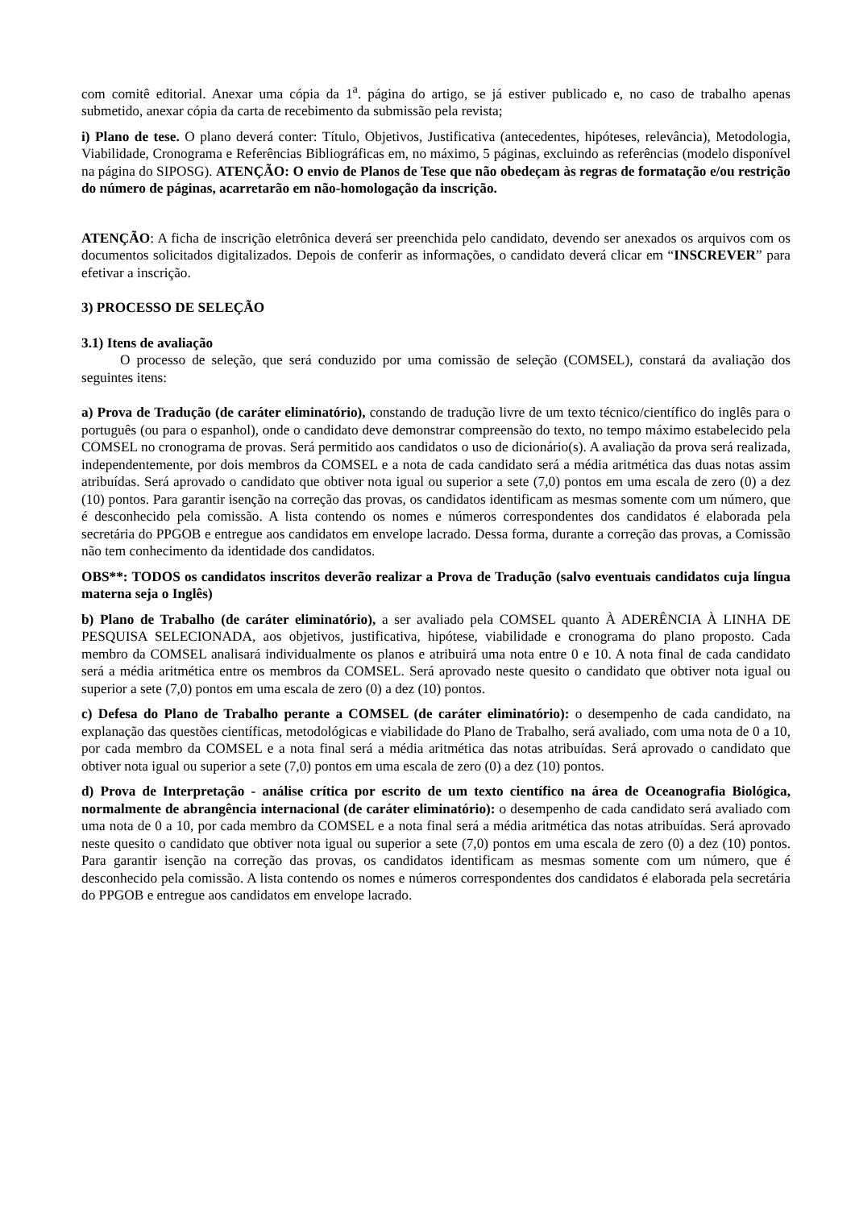com comitê editorial. Anexar uma cópia da 1<sup>a</sup>. página do artigo, se já estiver publicado e, no caso de trabalho apenas submetido, anexar cópia da carta de recebimento da submissão pela revista;
i) Plano de tese. O plano deverá conter: Título, Objetivos, Justificativa (antecedentes, hipóteses, relevância), Metodologia, Viabilidade, Cronograma e Referências Bibliográficas em, no máximo, 5 páginas, excluindo as referências (modelo disponível na página do SIPOSG). ATENÇÃO: O envio de Planos de Tese que não obedeçam às regras de formatação e/ou restrição do número de páginas, acarretarão em não-homologação da inscrição.
ATENÇÃO: A ficha de inscrição eletrônica deverá ser preenchida pelo candidato, devendo ser anexados os arquivos com os documentos solicitados digitalizados. Depois de conferir as informações, o candidato deverá clicar em “INSCREVER” para efetivar a inscrição.
3) PROCESSO DE SELEÇÃO
3.1) Itens de avaliação
O processo de seleção, que será conduzido por uma comissão de seleção (COMSEL), constará da avaliação dos seguintes itens:
a) Prova de Tradução (de caráter eliminatório), constando de tradução livre de um texto técnico/científico do inglês para o português (ou para o espanhol), onde o candidato deve demonstrar compreensão do texto, no tempo máximo estabelecido pela COMSEL no cronograma de provas. Será permitido aos candidatos o uso de dicionário(s). A avaliação da prova será realizada, independentemente, por dois membros da COMSEL e a nota de cada candidato será a média aritmética das duas notas assim atribuídas. Será aprovado o candidato que obtiver nota igual ou superior a sete (7,0) pontos em uma escala de zero (0) a dez (10) pontos. Para garantir isenção na correção das provas, os candidatos identificam as mesmas somente com um número, que é desconhecido pela comissão. A lista contendo os nomes e números correspondentes dos candidatos é elaborada pela secretária do PPGOB e entregue aos candidatos em envelope lacrado. Dessa forma, durante a correção das provas, a Comissão não tem conhecimento da identidade dos candidatos.
OBS**: TODOS os candidatos inscritos deverão realizar a Prova de Tradução (salvo eventuais candidatos cuja língua materna seja o Inglês)
b) Plano de Trabalho (de caráter eliminatório), a ser avaliado pela COMSEL quanto À ADERÊNCIA À LINHA DE PESQUISA SELECIONADA, aos objetivos, justificativa, hipótese, viabilidade e cronograma do plano proposto. Cada membro da COMSEL analisará individualmente os planos e atribuirá uma nota entre 0 e 10. A nota final de cada candidato será a média aritmética entre os membros da COMSEL. Será aprovado neste quesito o candidato que obtiver nota igual ou superior a sete (7,0) pontos em uma escala de zero (0) a dez (10) pontos.
c) Defesa do Plano de Trabalho perante a COMSEL (de caráter eliminatório): o desempenho de cada candidato, na explanação das questões científicas, metodológicas e viabilidade do Plano de Trabalho, será avaliado, com uma nota de 0 a 10, por cada membro da COMSEL e a nota final será a média aritmética das notas atribuídas. Será aprovado o candidato que obtiver nota igual ou superior a sete (7,0) pontos em uma escala de zero (0) a dez (10) pontos.
d) Prova de Interpretação - análise crítica por escrito de um texto científico na área de Oceanografia Biológica, normalmente de abrangência internacional (de caráter eliminatório): o desempenho de cada candidato será avaliado com uma nota de 0 a 10, por cada membro da COMSEL e a nota final será a média aritmética das notas atribuídas. Será aprovado neste quesito o candidato que obtiver nota igual ou superior a sete (7,0) pontos em uma escala de zero (0) a dez (10) pontos. Para garantir isenção na correção das provas, os candidatos identificam as mesmas somente com um número, que é desconhecido pela comissão. A lista contendo os nomes e números correspondentes dos candidatos é elaborada pela secretária do PPGOB e entregue aos candidatos em envelope lacrado.